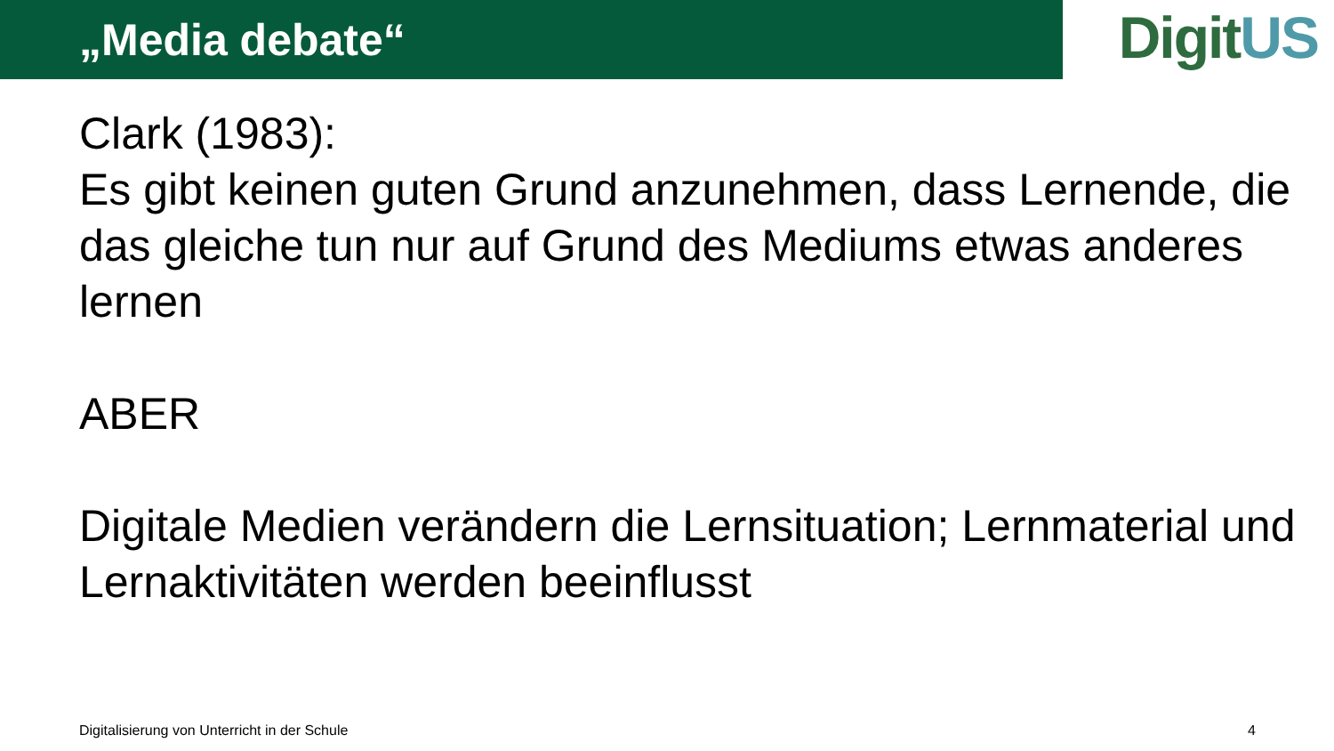„Media debate“
DigitUS
Clark (1983):
Es gibt keinen guten Grund anzunehmen, dass Lernende, die das gleiche tun nur auf Grund des Mediums etwas anderes lernen
ABER
Digitale Medien verändern die Lernsituation; Lernmaterial und Lernaktivitäten werden beeinflusst
Digitalisierung von Unterricht in der Schule 4